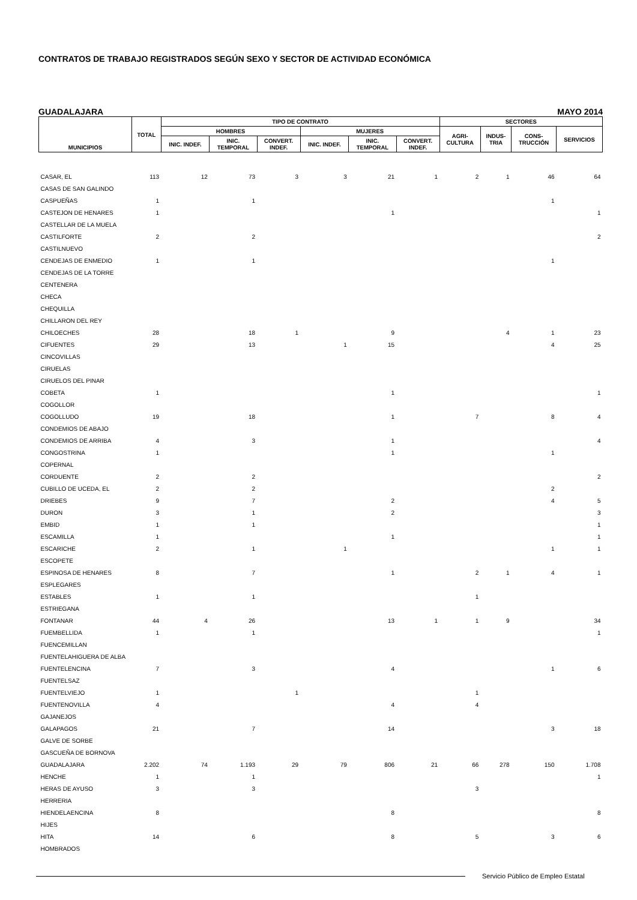CONTRATOS DE TRABAJO REGISTRADOS SEGÚN SEXO Y SECTOR DE ACTIVIDAD ECONÓMICA
GUADALAJARA MAYO 2014
| MUNICIPIOS | TOTAL | TIPO DE CONTRATO | | | | | | SECTORES | | | |
| --- | --- | --- | --- | --- | --- | --- | --- | --- | --- | --- | --- |
| | | HOMBRES | | | MUJERES | | | AGRI- CULTURA | INDUS- TRIA | CONS- TRUCCIÓN | SERVICIOS |
| | | INIC. INDEF. | INIC. TEMPORAL | CONVERT. INDEF. | INIC. INDEF. | INIC. TEMPORAL | CONVERT. INDEF. | | | | |
| CASAR, EL | 113 | 12 | 73 | 3 | 3 | 21 | 1 | 2 | 1 | 46 | 64 |
| CASAS DE SAN GALINDO | | | | | | | | | | | |
| CASPUEÑAS | 1 | | 1 | | | | | | | 1 | |
| CASTEJON DE HENARES | 1 | | | | | 1 | | | | | 1 |
| CASTELLAR DE LA MUELA | | | | | | | | | | | |
| CASTILFORTE | 2 | | 2 | | | | | | | | 2 |
| CASTILNUEVO | | | | | | | | | | | |
| CENDEJAS DE ENMEDIO | 1 | | 1 | | | | | | | 1 | |
| CENDEJAS DE LA TORRE | | | | | | | | | | | |
| CENTENERA | | | | | | | | | | | |
| CHECA | | | | | | | | | | | |
| CHEQUILLA | | | | | | | | | | | |
| CHILLARON DEL REY | | | | | | | | | | | |
| CHILOECHES | 28 | | 18 | 1 | | 9 | | | 4 | 1 | 23 |
| CIFUENTES | 29 | | 13 | | 1 | 15 | | | | 4 | 25 |
| CINCOVILLAS | | | | | | | | | | | |
| CIRUELAS | | | | | | | | | | | |
| CIRUELOS DEL PINAR | | | | | | | | | | | |
| COBETA | 1 | | | | | 1 | | | | | 1 |
| COGOLLOR | | | | | | | | | | | |
| COGOLLUDO | 19 | | 18 | | | 1 | | 7 | | 8 | 4 |
| CONDEMIOS DE ABAJO | | | | | | | | | | | |
| CONDEMIOS DE ARRIBA | 4 | | 3 | | | 1 | | | | | 4 |
| CONGOSTRINA | 1 | | | | | 1 | | | | 1 | |
| COPERNAL | | | | | | | | | | | |
| CORDUENTE | 2 | | 2 | | | | | | | | 2 |
| CUBILLO DE UCEDA, EL | 2 | | 2 | | | | | | | 2 | |
| DRIEBES | 9 | | 7 | | | 2 | | | | 4 | 5 |
| DURON | 3 | | 1 | | | 2 | | | | | 3 |
| EMBID | 1 | | 1 | | | | | | | | 1 |
| ESCAMILLA | 1 | | | | | 1 | | | | | 1 |
| ESCARICHE | 2 | | 1 | | 1 | | | | | 1 | 1 |
| ESCOPETE | | | | | | | | | | | |
| ESPINOSA DE HENARES | 8 | | 7 | | | 1 | | 2 | 1 | 4 | 1 |
| ESPLEGARES | | | | | | | | | | | |
| ESTABLES | 1 | | 1 | | | | | 1 | | | |
| ESTRIEGANA | | | | | | | | | | | |
| FONTANAR | 44 | 4 | 26 | | | 13 | 1 | 1 | 9 | | 34 |
| FUEMBELLIDA | 1 | | 1 | | | | | | | | 1 |
| FUENCEMILLAN | | | | | | | | | | | |
| FUENTELAHIGUERA DE ALBA | | | | | | | | | | | |
| FUENTELENCINA | 7 | | 3 | | | 4 | | | | 1 | 6 |
| FUENTELSAZ | | | | | | | | | | | |
| FUENTELVIEJO | 1 | | | 1 | | | | 1 | | | |
| FUENTENOVILLA | 4 | | | | | 4 | | 4 | | | |
| GAJANEJOS | | | | | | | | | | | |
| GALAPAGOS | 21 | | 7 | | | 14 | | | | 3 | 18 |
| GALVE DE SORBE | | | | | | | | | | | |
| GASCUEÑA DE BORNOVA | | | | | | | | | | | |
| GUADALAJARA | 2.202 | 74 | 1.193 | 29 | 79 | 806 | 21 | 66 | 278 | 150 | 1.708 |
| HENCHE | 1 | | 1 | | | | | | | | 1 |
| HERAS DE AYUSO | 3 | | 3 | | | | | 3 | | | |
| HERRERIA | | | | | | | | | | | |
| HIENDELAENCINA | 8 | | | | | 8 | | | | | 8 |
| HIJES | | | | | | | | | | | |
| HITA | 14 | | 6 | | | 8 | | 5 | | 3 | 6 |
| HOMBRADOS | | | | | | | | | | | |
Servicio Público de Empleo Estatal